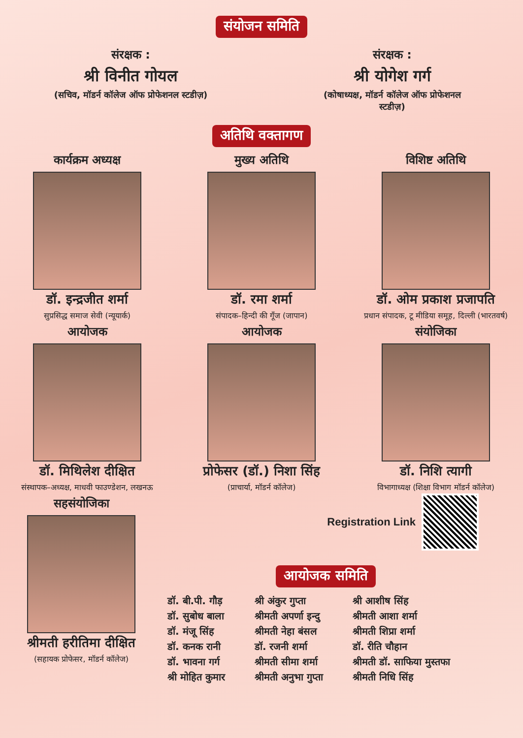संयोजन समिति
संरक्षक :
श्री विनीत गोयल
(सचिव, मॉडर्न कॉलेज ऑफ प्रोफेशनल स्टडीज़)
संरक्षक :
श्री योगेश गर्ग
(कोषाध्यक्ष, मॉडर्न कॉलेज ऑफ प्रोफेशनल स्टडीज़)
अतिथि वक्तागण
कार्यक्रम अध्यक्ष
डॉ. इन्द्रजीत शर्मा
सुप्रसिद्ध समाज सेवी (न्यूयार्क)
मुख्य अतिथि
डॉ. रमा शर्मा
संपादक–हिन्दी की गूँज (जापान)
विशिष्ट अतिथि
डॉ. ओम प्रकाश प्रजापति
प्रधान संपादक, टू मीडिया समूह, दिल्ली (भारतवर्ष)
आयोजक
डॉ. मिथिलेश दीक्षित
संस्थापक–अध्यक्ष, माधवी फाउण्डेशन, लखनऊ
आयोजक
प्रोफेसर (डॉ.) निशा सिंह
(प्राचार्या, मॉडर्न कॉलेज)
संयोजिका
डॉ. निशि त्यागी
विभागाध्यक्ष (शिक्षा विभाग मॉडर्न कॉलेज)
सहसंयोजिका
श्रीमती हरीतिमा दीक्षित
(सहायक प्रोफेसर, मॉडर्न कॉलेज)
Registration Link
आयोजक समिति
डॉ. बी.पी. गौड़
डॉ. सुबोध बाला
डॉ. मंजू सिंह
डॉ. कनक रानी
डॉ. भावना गर्ग
श्री मोहित कुमार
श्री अंकुर गुप्ता
श्रीमती अपर्णा इन्दु
श्रीमती नेहा बंसल
डॉ. रजनी शर्मा
श्रीमती सीमा शर्मा
श्रीमती अनुभा गुप्ता
श्री आशीष सिंह
श्रीमती आशा शर्मा
श्रीमती शिप्रा शर्मा
डॉ. रीति चौहान
श्रीमती डॉ. साफिया मुस्तफा
श्रीमती निधि सिंह